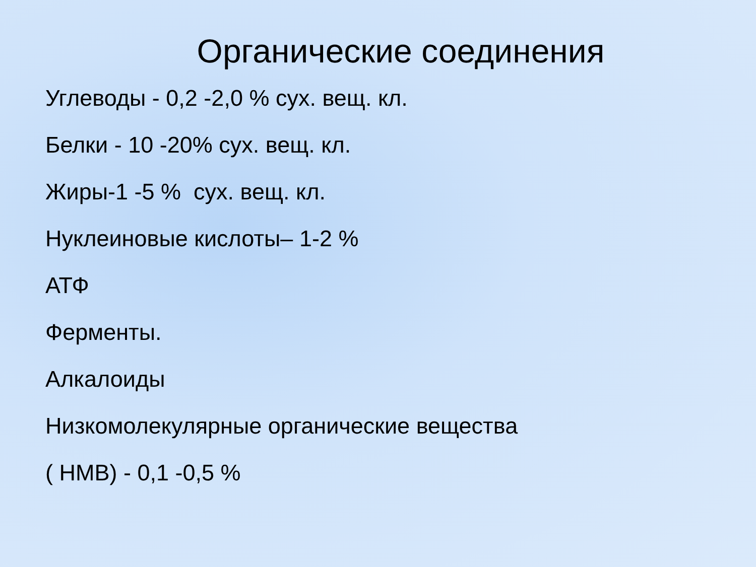Органические соединения
Углеводы - 0,2 -2,0 % сух. вещ. кл.
Белки - 10 -20% сух. вещ. кл.
Жиры-1 -5 % сух. вещ. кл.
Нуклеиновые кислоты– 1-2 %
АТФ
Ферменты.
Алкалоиды
Низкомолекулярные органические вещества
( НМВ) - 0,1 -0,5 %